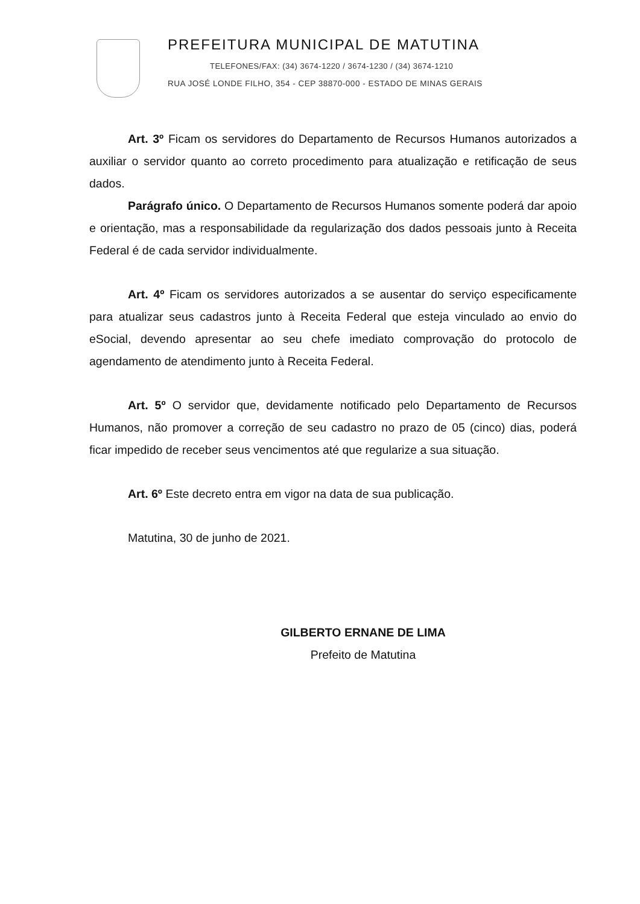PREFEITURA MUNICIPAL DE MATUTINA
TELEFONES/FAX: (34) 3674-1220 / 3674-1230 / (34) 3674-1210
RUA JOSÉ LONDE FILHO, 354 - CEP 38870-000 - ESTADO DE MINAS GERAIS
Art. 3º Ficam os servidores do Departamento de Recursos Humanos autorizados a auxiliar o servidor quanto ao correto procedimento para atualização e retificação de seus dados.
Parágrafo único. O Departamento de Recursos Humanos somente poderá dar apoio e orientação, mas a responsabilidade da regularização dos dados pessoais junto à Receita Federal é de cada servidor individualmente.
Art. 4º Ficam os servidores autorizados a se ausentar do serviço especificamente para atualizar seus cadastros junto à Receita Federal que esteja vinculado ao envio do eSocial, devendo apresentar ao seu chefe imediato comprovação do protocolo de agendamento de atendimento junto à Receita Federal.
Art. 5º O servidor que, devidamente notificado pelo Departamento de Recursos Humanos, não promover a correção de seu cadastro no prazo de 05 (cinco) dias, poderá ficar impedido de receber seus vencimentos até que regularize a sua situação.
Art. 6º Este decreto entra em vigor na data de sua publicação.
Matutina, 30 de junho de 2021.
GILBERTO ERNANE DE LIMA
Prefeito de Matutina